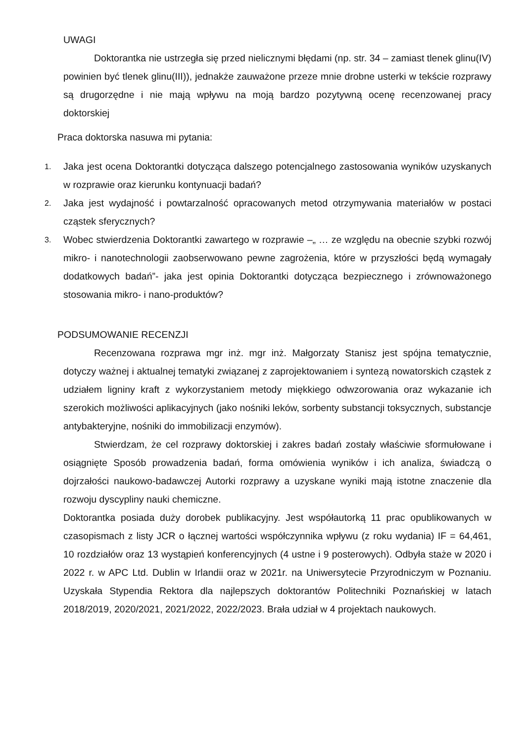UWAGI
Doktorantka nie ustrzegła się przed nielicznymi błędami (np. str. 34 – zamiast tlenek glinu(IV) powinien być tlenek glinu(III)), jednakże zauważone przeze mnie drobne usterki w tekście rozprawy są drugorzędne i nie mają wpływu na moją bardzo pozytywną ocenę recenzowanej pracy doktorskiej
Praca doktorska nasuwa mi pytania:
1.
Jaka jest ocena Doktorantki dotycząca dalszego potencjalnego zastosowania wyników uzyskanych w rozprawie oraz kierunku kontynuacji badań?
2.
Jaka jest wydajność i powtarzalność opracowanych metod otrzymywania materiałów w postaci cząstek sferycznych?
3.
Wobec stwierdzenia Doktorantki zawartego w rozprawie –„ … ze względu na obecnie szybki rozwój mikro- i nanotechnologii zaobserwowano pewne zagrożenia, które w przyszłości będą wymagały dodatkowych badań”- jaka jest opinia Doktorantki dotycząca bezpiecznego i zrównoważonego stosowania mikro- i nano-produktów?
PODSUMOWANIE RECENZJI
Recenzowana rozprawa mgr inż. mgr inż. Małgorzaty Stanisz jest spójna tematycznie, dotyczy ważnej i aktualnej tematyki związanej z zaprojektowaniem i syntezą nowatorskich cząstek z udziałem ligniny kraft z wykorzystaniem metody miękkiego odwzorowania oraz wykazanie ich szerokich możliwości aplikacyjnych (jako nośniki leków, sorbenty substancji toksycznych, substancje antybakteryjne, nośniki do immobilizacji enzymów).
Stwierdzam, że cel rozprawy doktorskiej i zakres badań zostały właściwie sformułowane i osiągnięte Sposób prowadzenia badań, forma omówienia wyników i ich analiza, świadczą o dojrzałości naukowo-badawczej Autorki rozprawy a uzyskane wyniki mają istotne znaczenie dla rozwoju dyscypliny nauki chemiczne.
Doktorantka posiada duży dorobek publikacyjny. Jest współautorką 11 prac opublikowanych w czasopismach z listy JCR o łącznej wartości współczynnika wpływu (z roku wydania) IF = 64,461, 10 rozdziałów oraz 13 wystąpień konferencyjnych (4 ustne i 9 posterowych). Odbyła staże w 2020 i 2022 r. w APC Ltd. Dublin w Irlandii oraz w 2021r. na Uniwersytecie Przyrodniczym w Poznaniu. Uzyskała Stypendia Rektora dla najlepszych doktorantów Politechniki Poznańskiej w latach 2018/2019, 2020/2021, 2021/2022, 2022/2023. Brała udział w 4 projektach naukowych.